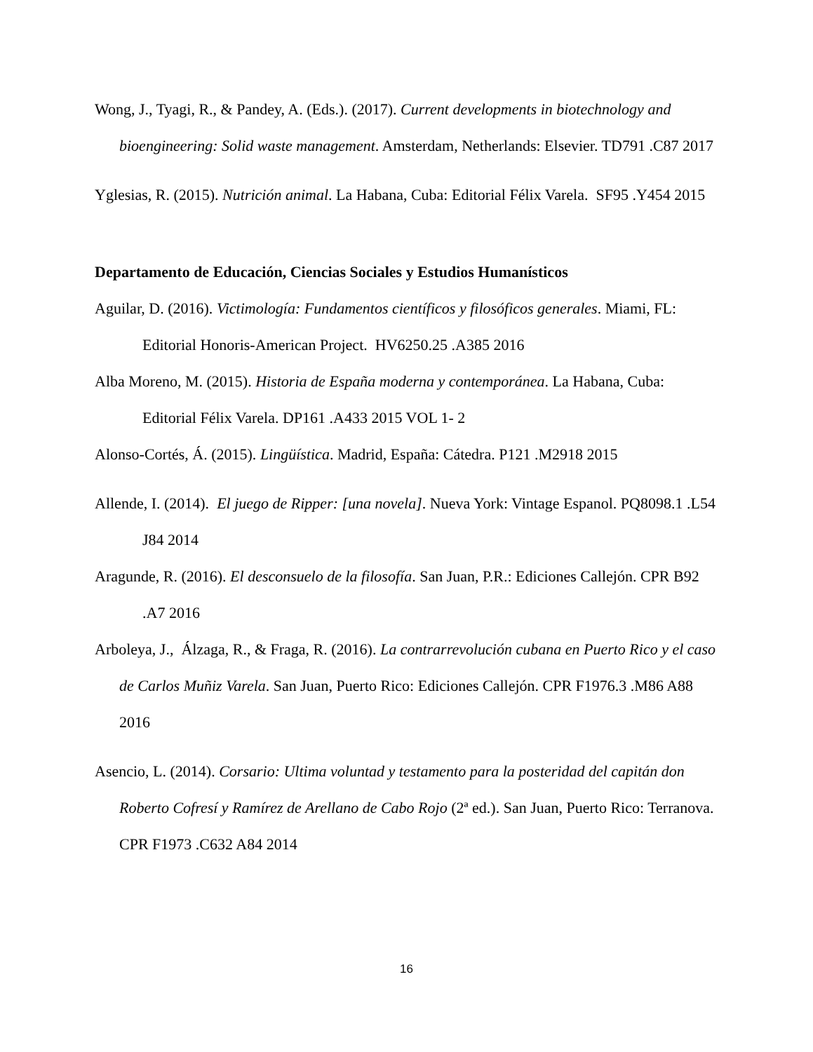Wong, J., Tyagi, R., & Pandey, A. (Eds.). (2017). Current developments in biotechnology and bioengineering: Solid waste management. Amsterdam, Netherlands: Elsevier. TD791 .C87 2017
Yglesias, R. (2015). Nutrición animal. La Habana, Cuba: Editorial Félix Varela. SF95 .Y454 2015
Departamento de Educación, Ciencias Sociales y Estudios Humanísticos
Aguilar, D. (2016). Victimología: Fundamentos científicos y filosóficos generales. Miami, FL: Editorial Honoris-American Project. HV6250.25 .A385 2016
Alba Moreno, M. (2015). Historia de España moderna y contemporánea. La Habana, Cuba: Editorial Félix Varela. DP161 .A433 2015 VOL 1- 2
Alonso-Cortés, Á. (2015). Lingüística. Madrid, España: Cátedra. P121 .M2918 2015
Allende, I. (2014). El juego de Ripper: [una novela]. Nueva York: Vintage Espanol. PQ8098.1 .L54 J84 2014
Aragunde, R. (2016). El desconsuelo de la filosofía. San Juan, P.R.: Ediciones Callejón. CPR B92 .A7 2016
Arboleya, J., Álzaga, R., & Fraga, R. (2016). La contrarrevolución cubana en Puerto Rico y el caso de Carlos Muñiz Varela. San Juan, Puerto Rico: Ediciones Callejón. CPR F1976.3 .M86 A88 2016
Asencio, L. (2014). Corsario: Ultima voluntad y testamento para la posteridad del capitán don Roberto Cofresí y Ramírez de Arellano de Cabo Rojo (2ª ed.). San Juan, Puerto Rico: Terranova. CPR F1973 .C632 A84 2014
16